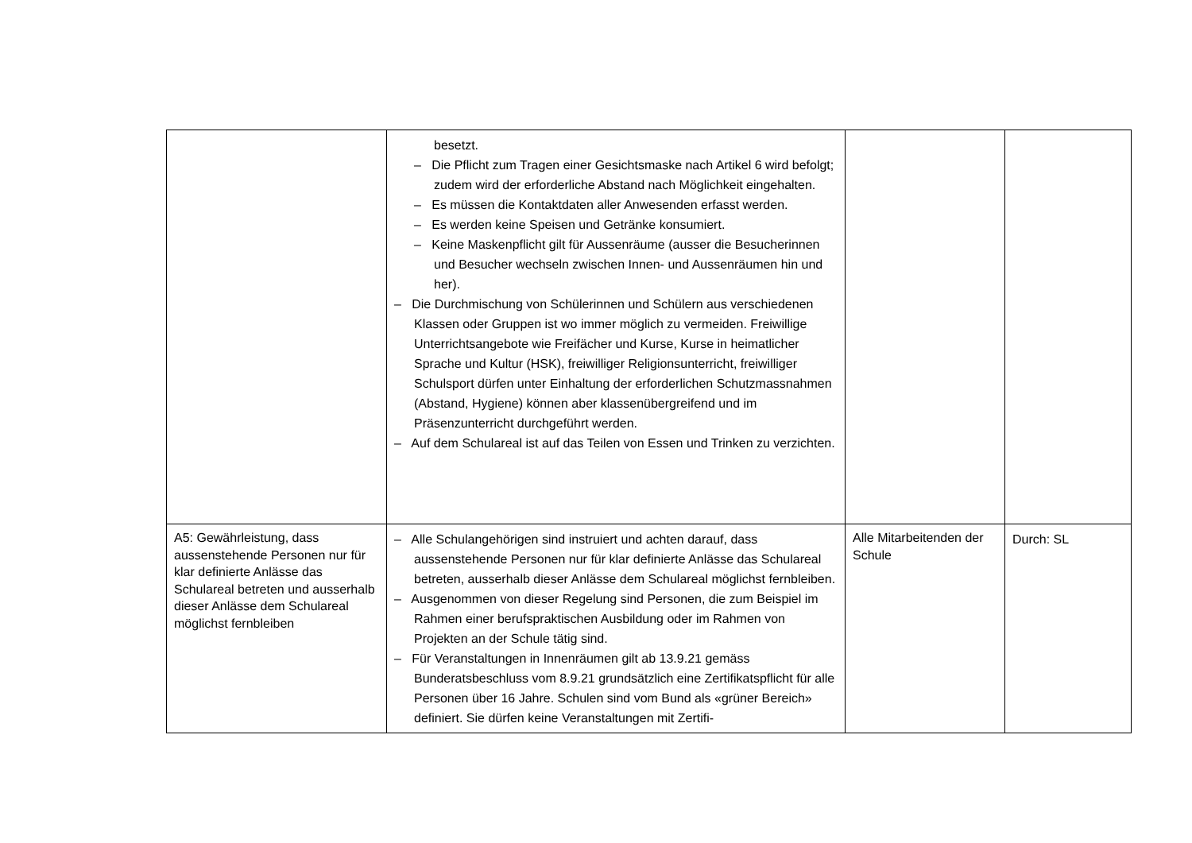| | besetzt. – Die Pflicht zum Tragen einer Gesichtsmaske nach Artikel 6 wird befolgt; zudem wird der erforderliche Abstand nach Möglichkeit eingehalten. – Es müssen die Kontaktdaten aller Anwesenden erfasst werden. – Es werden keine Speisen und Getränke konsumiert. – Keine Maskenpflicht gilt für Aussenräume (ausser die Besucherinnen und Besucher wechseln zwischen Innen- und Aussenräumen hin und her). – Die Durchmischung von Schülerinnen und Schülern aus verschiedenen Klassen oder Gruppen ist wo immer möglich zu vermeiden. Freiwillige Unterrichtsangebote wie Freifächer und Kurse, Kurse in heimatlicher Sprache und Kultur (HSK), freiwilliger Religionsunterricht, freiwilliger Schulsport dürfen unter Einhaltung der erforderlichen Schutzmassnahmen (Abstand, Hygiene) können aber klassenübergreifend und im Präsenzunterricht durchgeführt werden. – Auf dem Schulareal ist auf das Teilen von Essen und Trinken zu verzichten. | | |
| A5: Gewährleistung, dass aussenstehende Personen nur für klar definierte Anlässe das Schulareal betreten und ausserhalb dieser Anlässe dem Schulareal möglichst fernbleiben | – Alle Schulangehörigen sind instruiert und achten darauf, dass aussenstehende Personen nur für klar definierte Anlässe das Schulareal betreten, ausserhalb dieser Anlässe dem Schulareal möglichst fernbleiben. – Ausgenommen von dieser Regelung sind Personen, die zum Beispiel im Rahmen einer berufspraktischen Ausbildung oder im Rahmen von Projekten an der Schule tätig sind. – Für Veranstaltungen in Innenräumen gilt ab 13.9.21 gemäss Bunderatsbeschluss vom 8.9.21 grundsätzlich eine Zertifikatspflicht für alle Personen über 16 Jahre. Schulen sind vom Bund als «grüner Bereich» definiert. Sie dürfen keine Veranstaltungen mit Zertifi- | Alle Mitarbeitenden der Schule | Durch: SL |